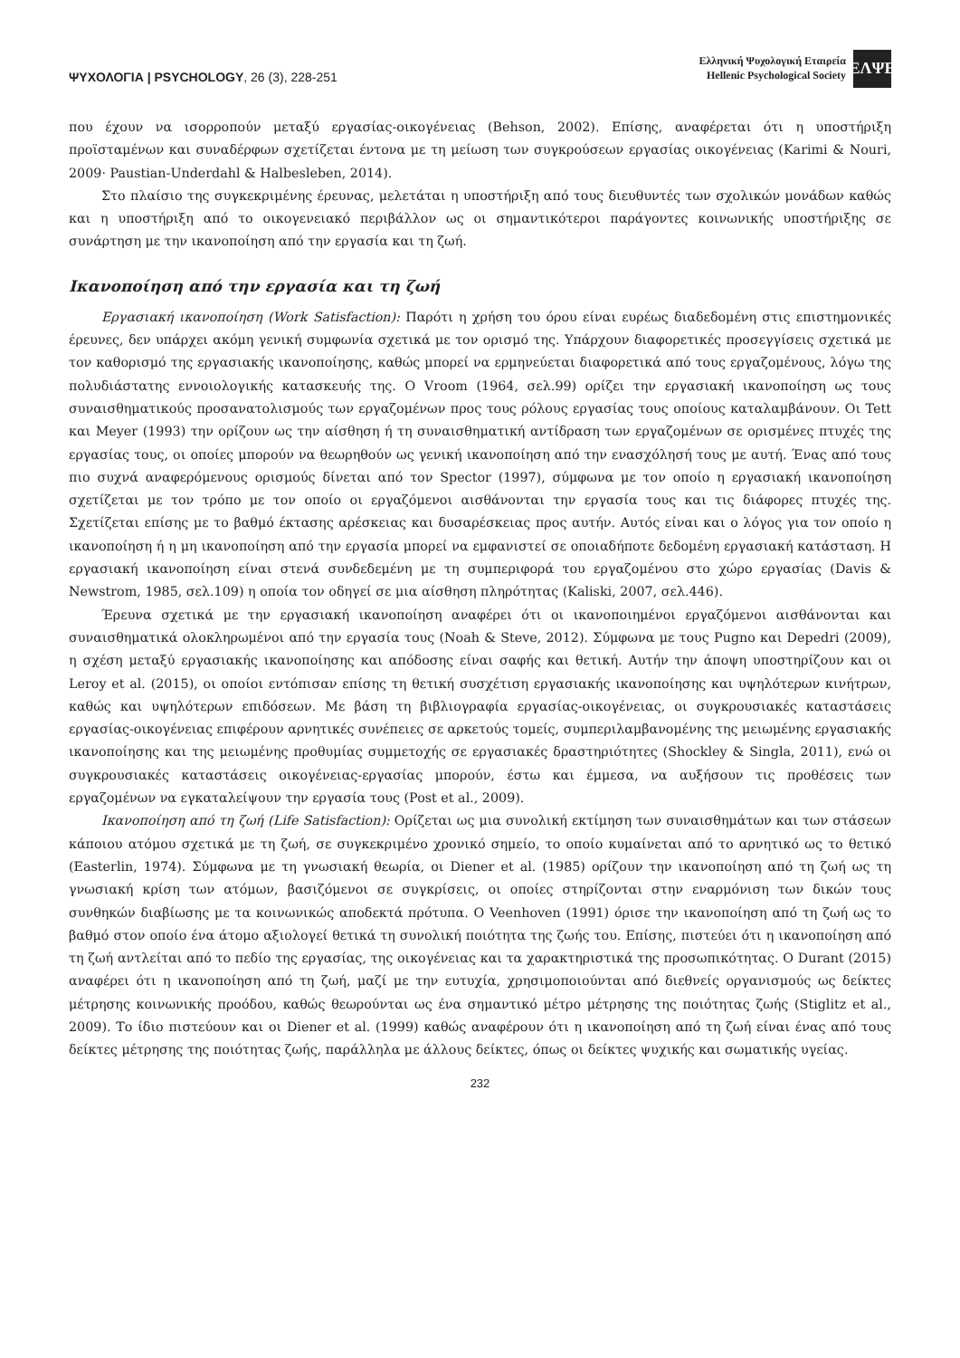ΨΥΧΟΛΟΓΙΑ | PSYCHOLOGY, 26 (3), 228-251
Ελληνική Ψυχολογική Εταιρεία
Hellenic Psychological Society
ΕΛΨΕ
που έχουν να ισορροπούν μεταξύ εργασίας-οικογένειας (Behson, 2002). Επίσης, αναφέρεται ότι η υποστήριξη προϊσταμένων και συναδέρφων σχετίζεται έντονα με τη μείωση των συγκρούσεων εργασίας οικογένειας (Karimi & Nouri, 2009· Paustian-Underdahl & Halbesleben, 2014).
Στο πλαίσιο της συγκεκριμένης έρευνας, μελετάται η υποστήριξη από τους διευθυντές των σχολικών μονάδων καθώς και η υποστήριξη από το οικογενειακό περιβάλλον ως οι σημαντικότεροι παράγοντες κοινωνικής υποστήριξης σε συνάρτηση με την ικανοποίηση από την εργασία και τη ζωή.
Ικανοποίηση από την εργασία και τη ζωή
Εργασιακή ικανοποίηση (Work Satisfaction): Παρότι η χρήση του όρου είναι ευρέως διαδεδομένη στις επιστημονικές έρευνες, δεν υπάρχει ακόμη γενική συμφωνία σχετικά με τον ορισμό της. Υπάρχουν διαφορετικές προσεγγίσεις σχετικά με τον καθορισμό της εργασιακής ικανοποίησης, καθώς μπορεί να ερμηνεύεται διαφορετικά από τους εργαζομένους, λόγω της πολυδιάστατης εννοιολογικής κατασκευής της. Ο Vroom (1964, σελ.99) ορίζει την εργασιακή ικανοποίηση ως τους συναισθηματικούς προσανατολισμούς των εργαζομένων προς τους ρόλους εργασίας τους οποίους καταλαμβάνουν. Οι Tett και Meyer (1993) την ορίζουν ως την αίσθηση ή τη συναισθηματική αντίδραση των εργαζομένων σε ορισμένες πτυχές της εργασίας τους, οι οποίες μπορούν να θεωρηθούν ως γενική ικανοποίηση από την ενασχόλησή τους με αυτή. Ένας από τους πιο συχνά αναφερόμενους ορισμούς δίνεται από τον Spector (1997), σύμφωνα με τον οποίο η εργασιακή ικανοποίηση σχετίζεται με τον τρόπο με τον οποίο οι εργαζόμενοι αισθάνονται την εργασία τους και τις διάφορες πτυχές της. Σχετίζεται επίσης με το βαθμό έκτασης αρέσκειας και δυσαρέσκειας προς αυτήν. Αυτός είναι και ο λόγος για τον οποίο η ικανοποίηση ή η μη ικανοποίηση από την εργασία μπορεί να εμφανιστεί σε οποιαδήποτε δεδομένη εργασιακή κατάσταση. Η εργασιακή ικανοποίηση είναι στενά συνδεδεμένη με τη συμπεριφορά του εργαζομένου στο χώρο εργασίας (Davis & Newstrom, 1985, σελ.109) η οποία τον οδηγεί σε μια αίσθηση πληρότητας (Kaliski, 2007, σελ.446).
Έρευνα σχετικά με την εργασιακή ικανοποίηση αναφέρει ότι οι ικανοποιημένοι εργαζόμενοι αισθάνονται και συναισθηματικά ολοκληρωμένοι από την εργασία τους (Noah & Steve, 2012). Σύμφωνα με τους Pugno και Depedri (2009), η σχέση μεταξύ εργασιακής ικανοποίησης και απόδοσης είναι σαφής και θετική. Αυτήν την άποψη υποστηρίζουν και οι Leroy et al. (2015), οι οποίοι εντόπισαν επίσης τη θετική συσχέτιση εργασιακής ικανοποίησης και υψηλότερων κινήτρων, καθώς και υψηλότερων επιδόσεων. Με βάση τη βιβλιογραφία εργασίας-οικογένειας, οι συγκρουσιακές καταστάσεις εργασίας-οικογένειας επιφέρουν αρνητικές συνέπειες σε αρκετούς τομείς, συμπεριλαμβανομένης της μειωμένης εργασιακής ικανοποίησης και της μειωμένης προθυμίας συμμετοχής σε εργασιακές δραστηριότητες (Shockley & Singla, 2011), ενώ οι συγκρουσιακές καταστάσεις οικογένειας-εργασίας μπορούν, έστω και έμμεσα, να αυξήσουν τις προθέσεις των εργαζομένων να εγκαταλείψουν την εργασία τους (Post et al., 2009).
Ικανοποίηση από τη ζωή (Life Satisfaction): Ορίζεται ως μια συνολική εκτίμηση των συναισθημάτων και των στάσεων κάποιου ατόμου σχετικά με τη ζωή, σε συγκεκριμένο χρονικό σημείο, το οποίο κυμαίνεται από το αρνητικό ως το θετικό (Easterlin, 1974). Σύμφωνα με τη γνωσιακή θεωρία, οι Diener et al. (1985) ορίζουν την ικανοποίηση από τη ζωή ως τη γνωσιακή κρίση των ατόμων, βασιζόμενοι σε συγκρίσεις, οι οποίες στηρίζονται στην εναρμόνιση των δικών τους συνθηκών διαβίωσης με τα κοινωνικώς αποδεκτά πρότυπα. Ο Veenhoven (1991) όρισε την ικανοποίηση από τη ζωή ως το βαθμό στον οποίο ένα άτομο αξιολογεί θετικά τη συνολική ποιότητα της ζωής του. Επίσης, πιστεύει ότι η ικανοποίηση από τη ζωή αντλείται από το πεδίο της εργασίας, της οικογένειας και τα χαρακτηριστικά της προσωπικότητας. Ο Durant (2015) αναφέρει ότι η ικανοποίηση από τη ζωή, μαζί με την ευτυχία, χρησιμοποιούνται από διεθνείς οργανισμούς ως δείκτες μέτρησης κοινωνικής προόδου, καθώς θεωρούνται ως ένα σημαντικό μέτρο μέτρησης της ποιότητας ζωής (Stiglitz et al., 2009). Το ίδιο πιστεύουν και οι Diener et al. (1999) καθώς αναφέρουν ότι η ικανοποίηση από τη ζωή είναι ένας από τους δείκτες μέτρησης της ποιότητας ζωής, παράλληλα με άλλους δείκτες, όπως οι δείκτες ψυχικής και σωματικής υγείας.
232